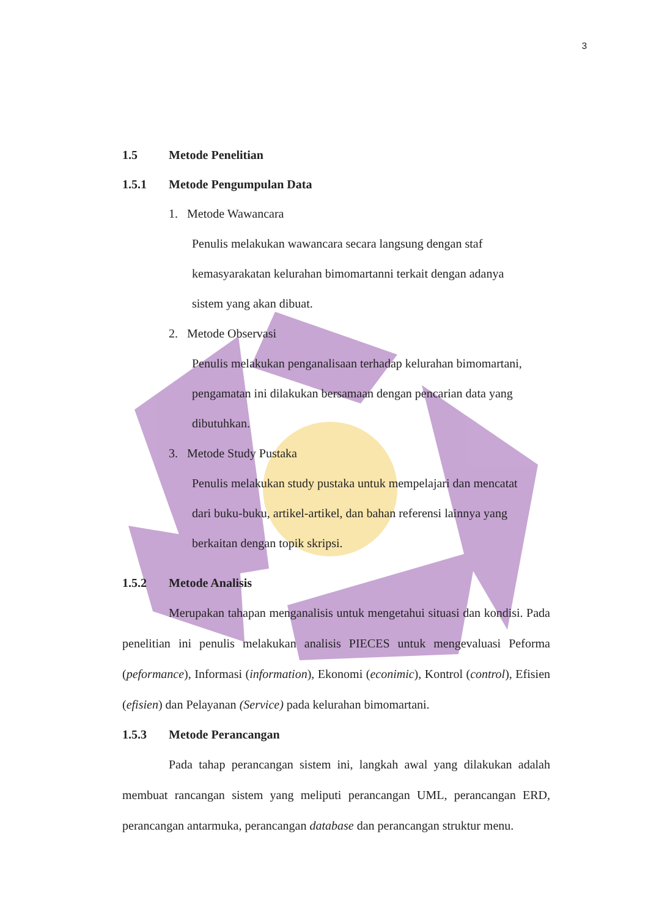3
1.5 Metode Penelitian
1.5.1 Metode Pengumpulan Data
1. Metode Wawancara
Penulis melakukan wawancara secara langsung dengan staf
kemasyarakatan kelurahan bimomartanni terkait dengan adanya
sistem yang akan dibuat.
2. Metode Observasi
Penulis melakukan penganalisaan terhadap kelurahan bimomartani,
pengamatan ini dilakukan bersamaan dengan pencarian data yang
dibutuhkan.
3. Metode Study Pustaka
Penulis melakukan study pustaka untuk mempelajari dan mencatat
dari buku-buku, artikel-artikel, dan bahan referensi lainnya yang
berkaitan dengan topik skripsi.
1.5.2 Metode Analisis
Merupakan tahapan menganalisis untuk mengetahui situasi dan kondisi. Pada penelitian ini penulis melakukan analisis PIECES untuk mengevaluasi Peforma (peformance), Informasi (information), Ekonomi (econimic), Kontrol (control), Efisien (efisien) dan Pelayanan (Service) pada kelurahan bimomartani.
1.5.3 Metode Perancangan
Pada tahap perancangan sistem ini, langkah awal yang dilakukan adalah membuat rancangan sistem yang meliputi perancangan UML, perancangan ERD, perancangan antarmuka, perancangan database dan perancangan struktur menu.